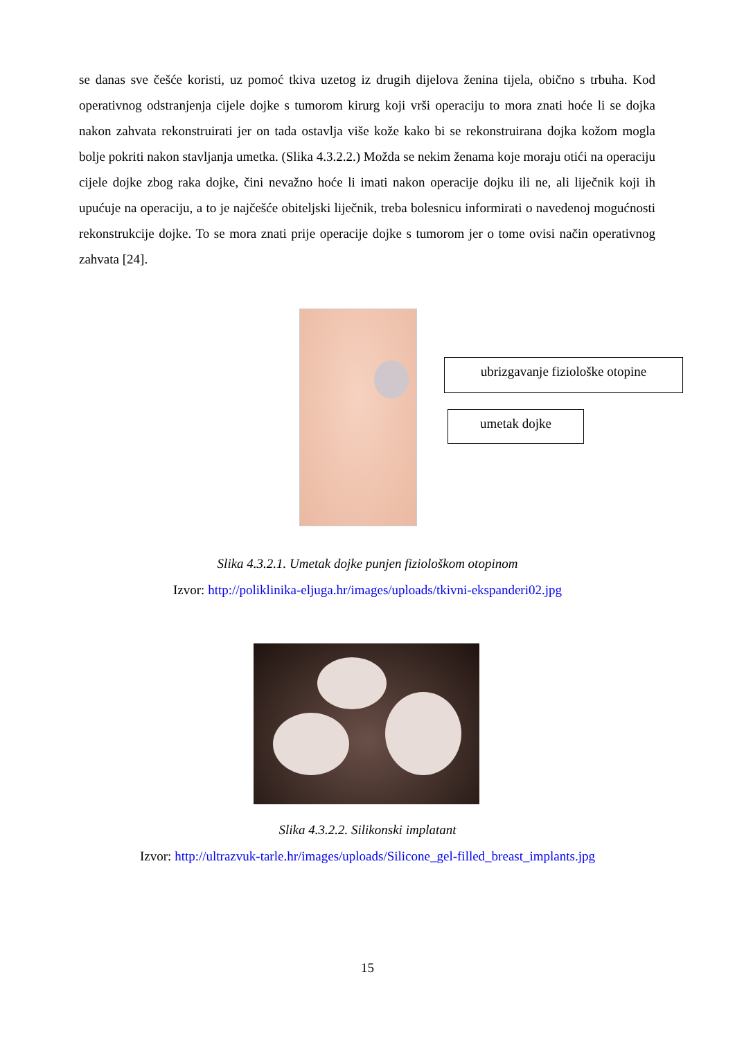se danas sve češće koristi, uz pomoć tkiva uzetog iz drugih dijelova ženina tijela, obično s trbuha. Kod operativnog odstranjenja cijele dojke s tumorom kirurg koji vrši operaciju to mora znati hoće li se dojka nakon zahvata rekonstruirati jer on tada ostavlja više kože kako bi se rekonstruirana dojka kožom mogla bolje pokriti nakon stavljanja umetka. (Slika 4.3.2.2.) Možda se nekim ženama koje moraju otići na operaciju cijele dojke zbog raka dojke, čini nevažno hoće li imati nakon operacije dojku ili ne, ali liječnik koji ih upućuje na operaciju, a to je najčešće obiteljski liječnik, treba bolesnicu informirati o navedenoj mogućnosti rekonstrukcije dojke. To se mora znati prije operacije dojke s tumorom jer o tome ovisi način operativnog zahvata [24].
ubrizgavanje fiziološke otopine
umetak dojke
Slika 4.3.2.1. Umetak dojke punjen fiziološkom otopinom
Izvor: http://poliklinika-eljuga.hr/images/uploads/tkivni-ekspanderi02.jpg
Slika 4.3.2.2. Silikonski implatant
Izvor: http://ultrazvuk-tarle.hr/images/uploads/Silicone_gel-filled_breast_implants.jpg
15